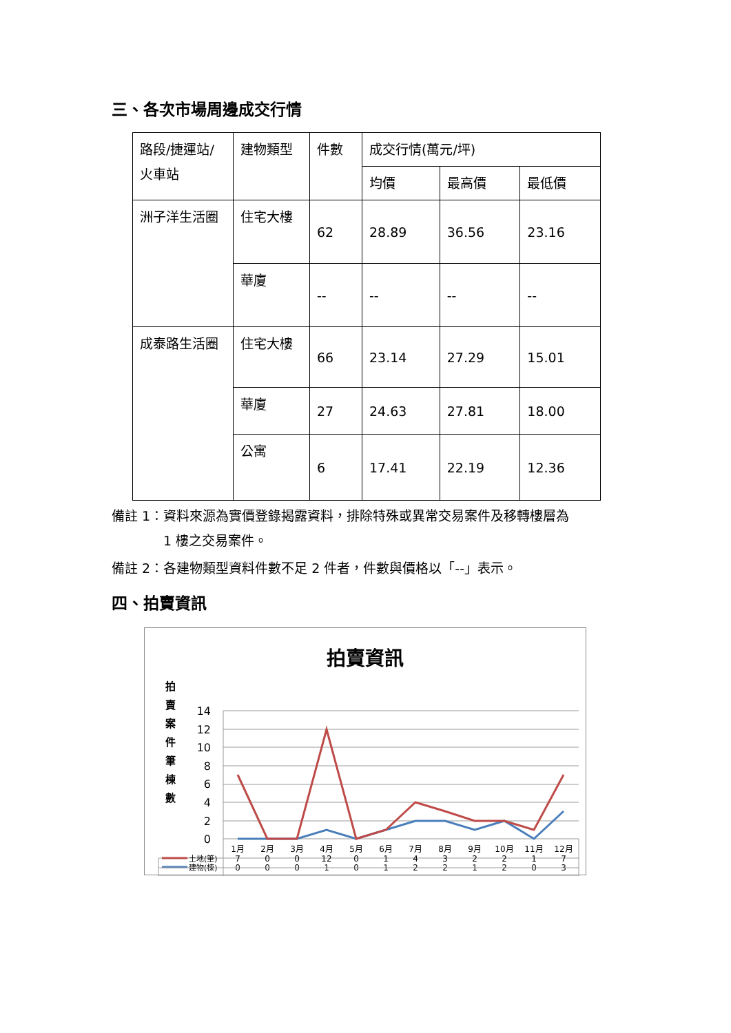三、各次市場周邊成交行情
| 路段/捷運站/火車站 | 建物類型 | 件數 | 成交行情(萬元/坪) | | |
| | | | 均價 | 最高價 | 最低價 |
| 洲子洋生活圈 | 住宅大樓 | 62 | 28.89 | 36.56 | 23.16 |
| | 華廈 | -- | -- | -- | -- |
| 成泰路生活圈 | 住宅大樓 | 66 | 23.14 | 27.29 | 15.01 |
| | 華廈 | 27 | 24.63 | 27.81 | 18.00 |
| | 公寓 | 6 | 17.41 | 22.19 | 12.36 |
備註 1：資料來源為實價登錄揭露資料，排除特殊或異常交易案件及移轉樓層為
1 樓之交易案件。
備註 2：各建物類型資料件數不足 2 件者，件數與價格以「--」表示。
四、拍賣資訊
拍賣資訊
拍
賣
案
件
筆
棟
數
14
12
10
8
6
4
2
0
1月
2月
3月
4月
5月
6月
7月
8月
9月
10月
11月
12月
0
0
0
1
0
1
2
2
1
2
0
3
建物(棟)
土地(筆)
7
0
0
12
0
1
4
3
2
2
1
7